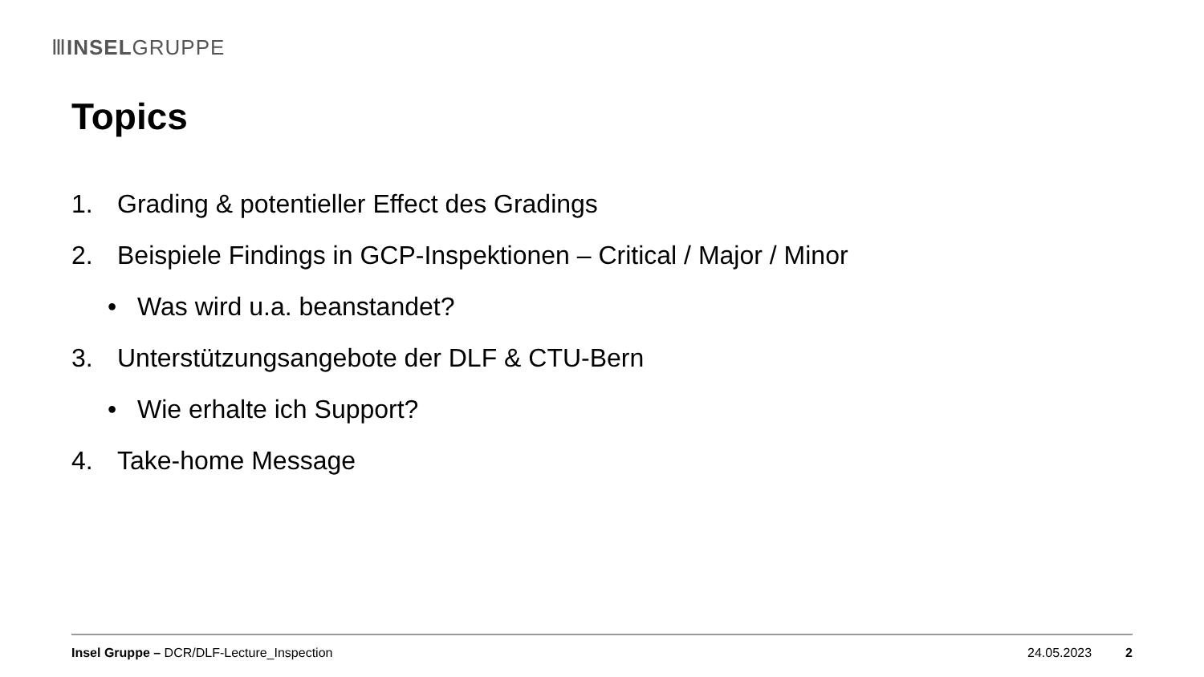ⅢINSELGRUPPE
Topics
1. Grading & potentieller Effect des Gradings
2. Beispiele Findings in GCP-Inspektionen – Critical / Major / Minor
• Was wird u.a. beanstandet?
3. Unterstützungsangebote der DLF & CTU-Bern
• Wie erhalte ich Support?
4. Take-home Message
Insel Gruppe – DCR/DLF-Lecture_Inspection 24.05.2023 2